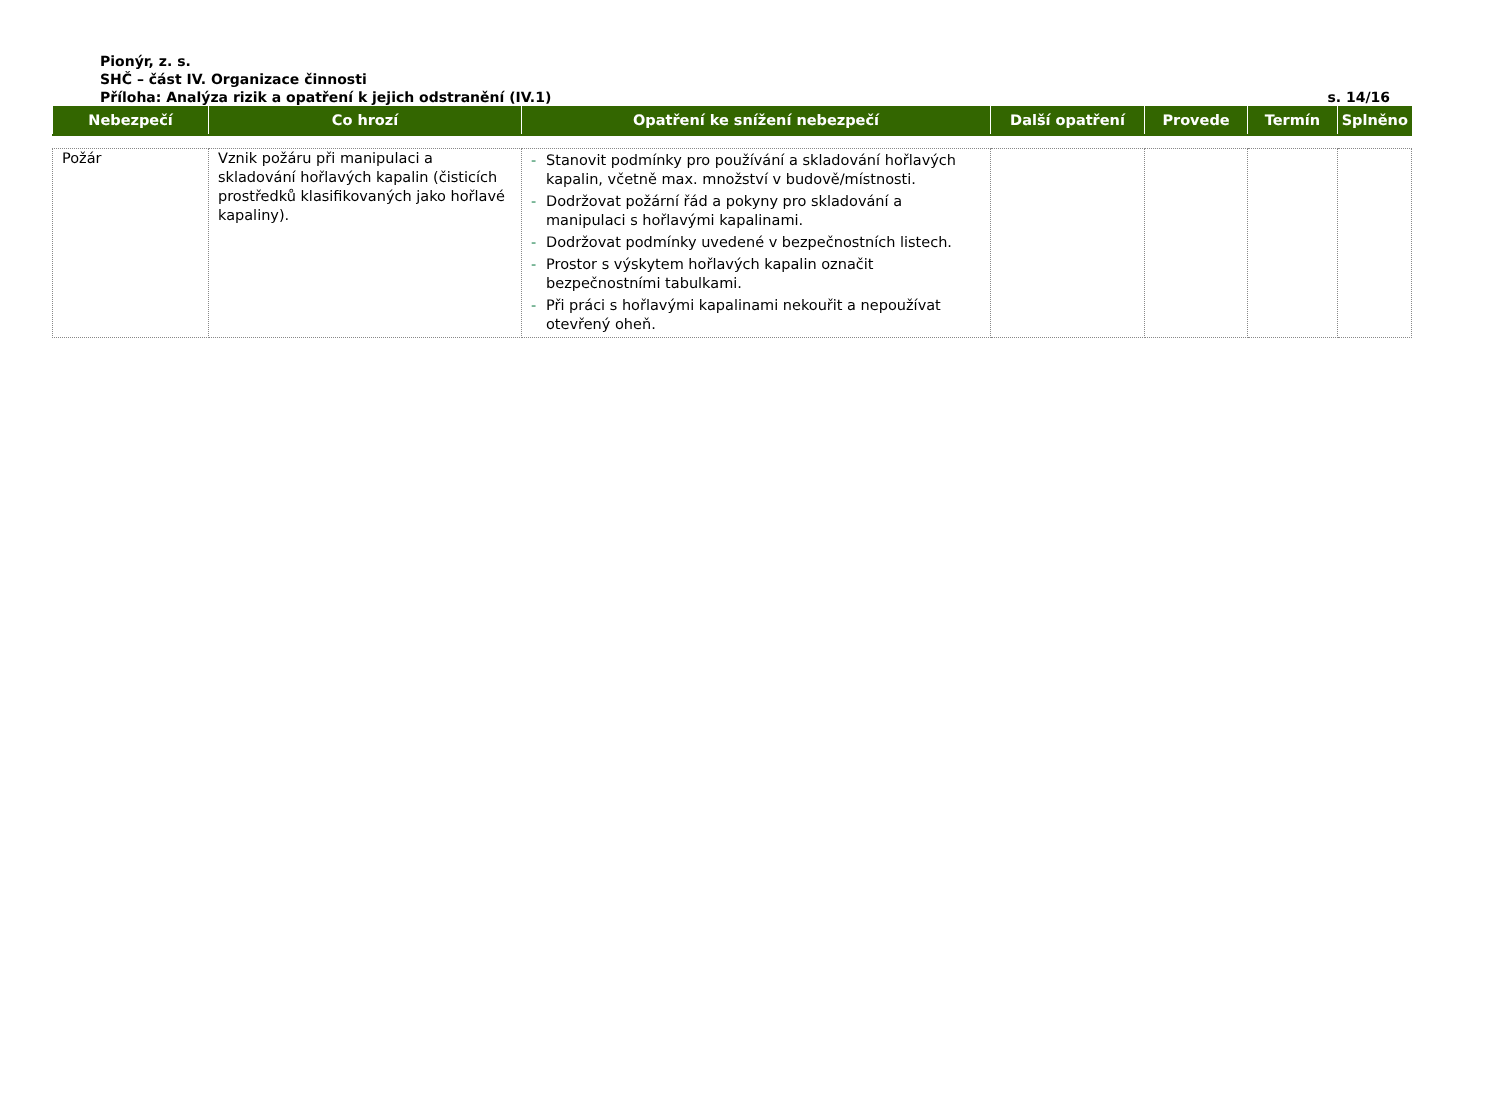Pionýr, z. s.
SHČ – část IV. Organizace činnosti
Příloha: Analýza rizik a opatření k jejich odstranění (IV.1) s. 14/16
| Nebezpečí | Co hrozí | Opatření ke snížení nebezpečí | Další opatření | Provede | Termín | Splněno |
| --- | --- | --- | --- | --- | --- | --- |
| Požár | Vznik požáru při manipulaci a skladování hořlavých kapalin (čisticích prostředků klasifikovaných jako hořlavé kapaliny). | - Stanovit podmínky pro používání a skladování hořlavých kapalin, včetně max. množství v budově/místnosti. - Dodržovat požární řád a pokyny pro skladování a manipulaci s hořlavými kapalinami. - Dodržovat podmínky uvedené v bezpečnostních listech. - Prostor s výskytem hořlavých kapalin označit bezpečnostními tabulkami. - Při práci s hořlavými kapalinami nekouřit a nepoužívat otevřený oheň. | | | | |